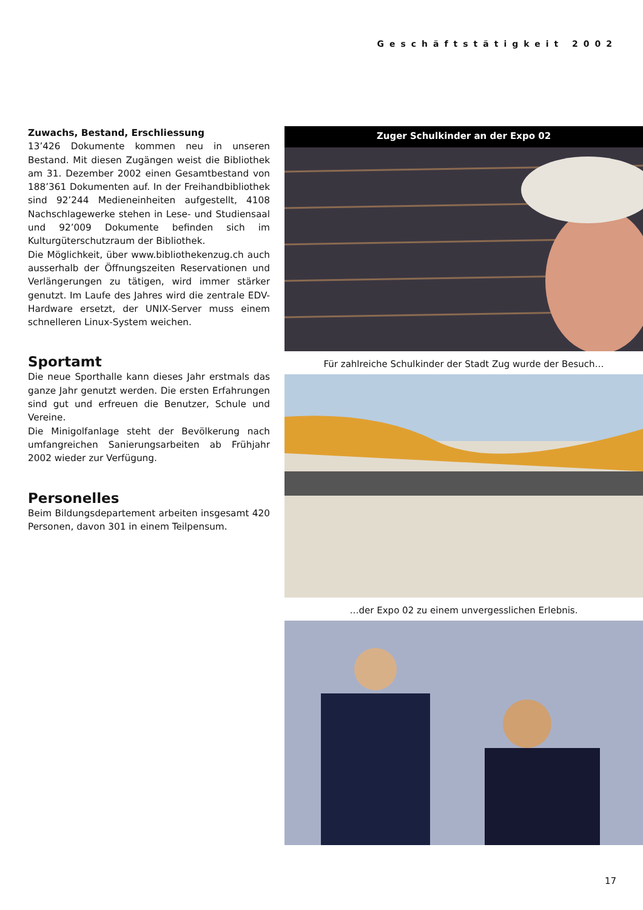Geschäftstätigkeit 2002
Zuwachs, Bestand, Erschliessung
13’426 Dokumente kommen neu in unseren Bestand. Mit diesen Zugängen weist die Bibliothek am 31. Dezember 2002 einen Gesamtbestand von 188’361 Dokumenten auf. In der Freihandbibliothek sind 92’244 Medieneinheiten aufgestellt, 4108 Nachschlagewerke stehen in Lese- und Studiensaal und 92’009 Dokumente befinden sich im Kulturgüterschutzraum der Bibliothek.
Die Möglichkeit, über www.bibliothekenzug.ch auch ausserhalb der Öffnungszeiten Reservationen und Verlängerungen zu tätigen, wird immer stärker genutzt. Im Laufe des Jahres wird die zentrale EDV-Hardware ersetzt, der UNIX-Server muss einem schnelleren Linux-System weichen.
Sportamt
Die neue Sporthalle kann dieses Jahr erstmals das ganze Jahr genutzt werden. Die ersten Erfahrungen sind gut und erfreuen die Benutzer, Schule und Vereine.
Die Minigolfanlage steht der Bevölkerung nach umfangreichen Sanierungsarbeiten ab Frühjahr 2002 wieder zur Verfügung.
Personelles
Beim Bildungsdepartement arbeiten insgesamt 420 Personen, davon 301 in einem Teilpensum.
Zuger Schulkinder an der Expo 02
Für zahlreiche Schulkinder der Stadt Zug wurde der Besuch…
…der Expo 02 zu einem unvergesslichen Erlebnis.
17